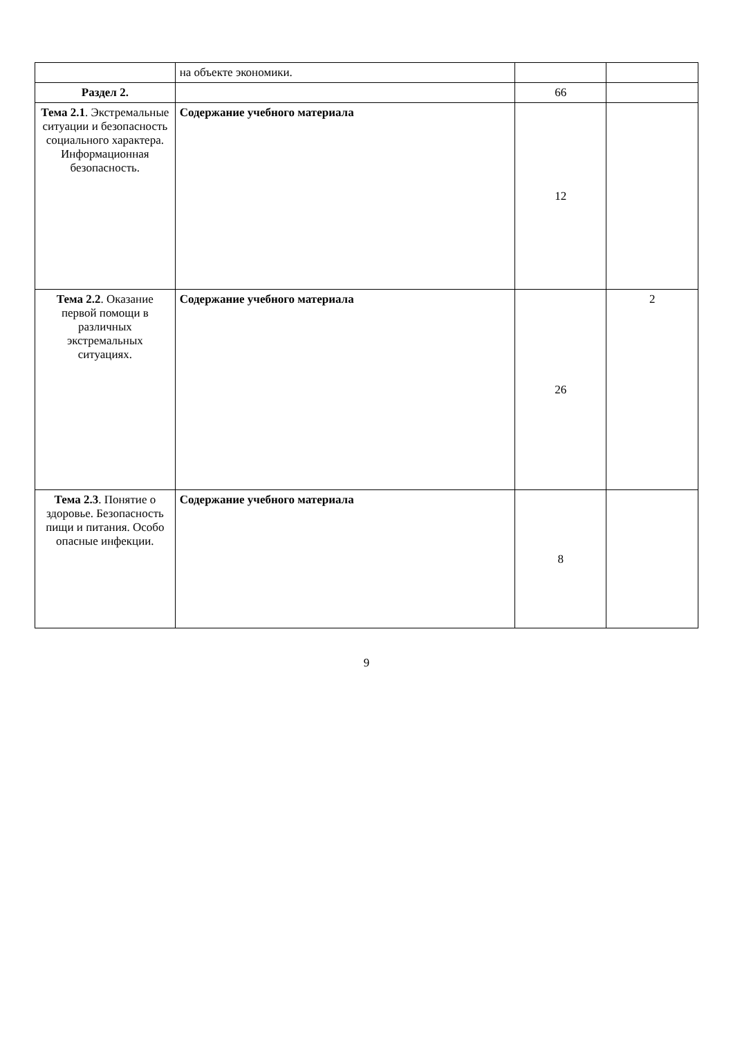| | на объекте экономики. | | |
| Раздел 2. | | 66 | |
| Тема 2.1 . Экстремальные ситуации и безопасность социального характера. Информационная безопасность. | Содержание учебного материала | 12 | |
| Тема 2.2 . Оказание первой помощи в различных экстремальных ситуациях. | Содержание учебного материала | 26 | 2 |
| Тема 2.3 . Понятие о здоровье. Безопасность пищи и питания. Особо опасные инфекции. | Содержание учебного материала | 8 | |
9